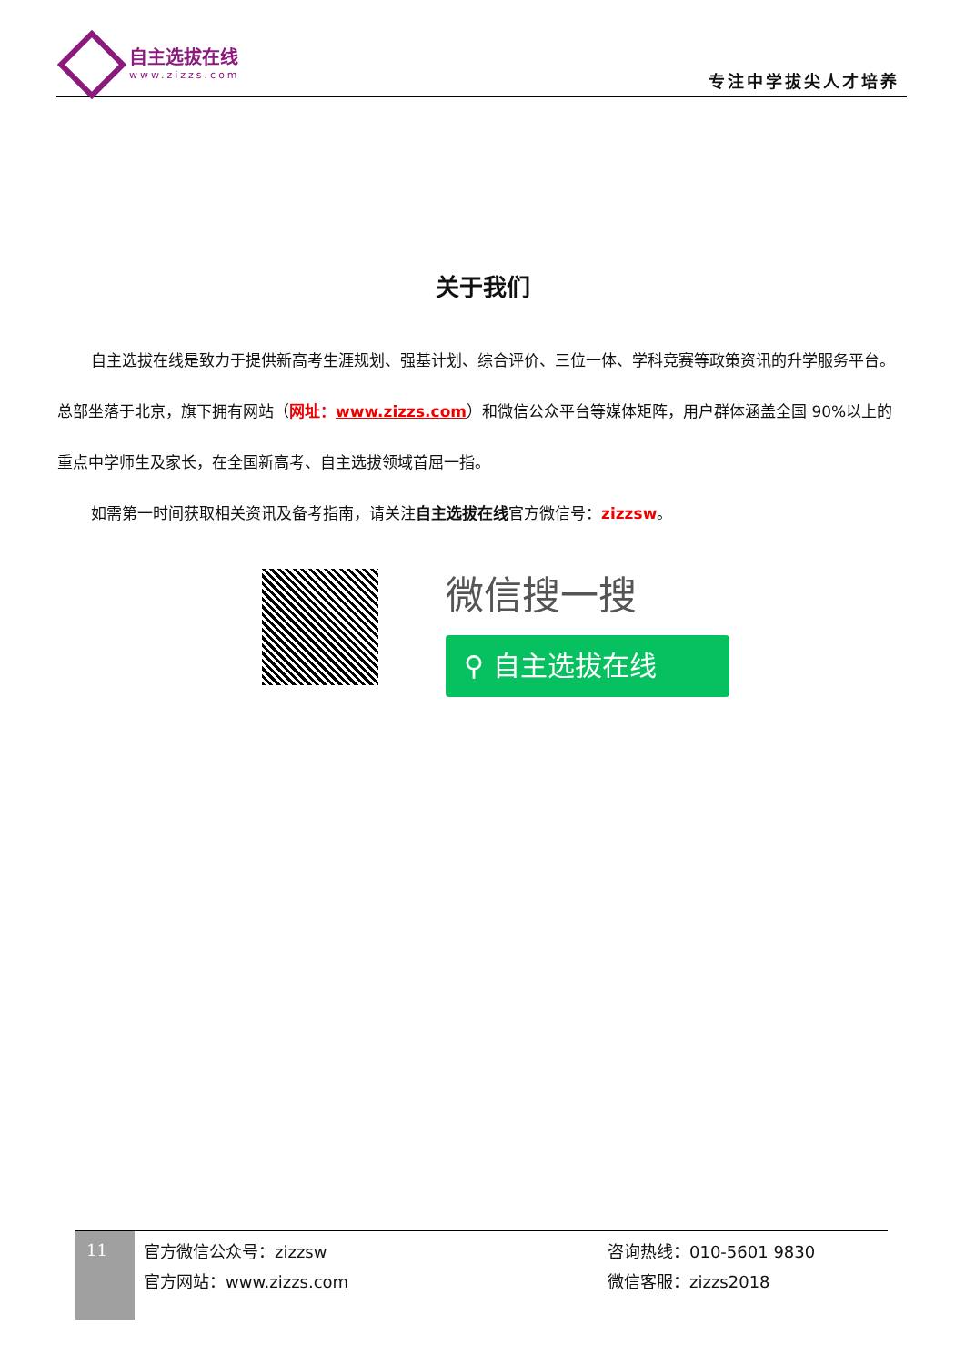自主选拔在线
www.zizzs.com
专注中学拔尖人才培养
关于我们
自主选拔在线是致力于提供新高考生涯规划、强基计划、综合评价、三位一体、学科竞赛等政策资讯的升学服务平台。总部坐落于北京，旗下拥有网站（网址：www.zizzs.com）和微信公众平台等媒体矩阵，用户群体涵盖全国 90%以上的重点中学师生及家长，在全国新高考、自主选拔领域首屈一指。
如需第一时间获取相关资讯及备考指南，请关注自主选拔在线官方微信号：zizzsw。
微信搜一搜
⚲ 自主选拔在线
11
官方微信公众号：zizzsw
官方网站：www.zizzs.com
咨询热线：010-5601 9830
微信客服：zizzs2018